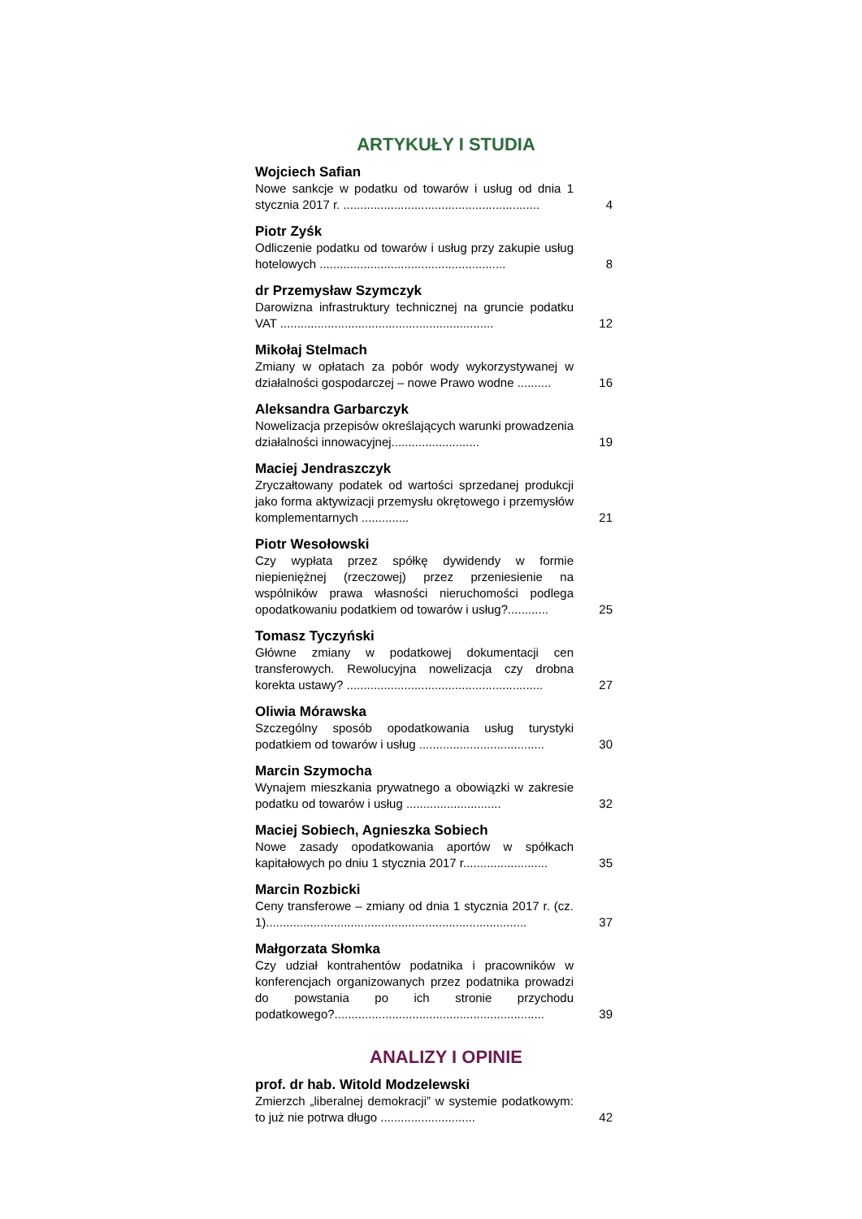ARTYKUŁY I STUDIA
Wojciech Safian
Nowe sankcje w podatku od towarów i usług od dnia 1 stycznia 2017 r. ..........................................................
4
Piotr Zyśk
Odliczenie podatku od towarów i usług przy zakupie usług hotelowych .......................................................
8
dr Przemysław Szymczyk
Darowizna infrastruktury technicznej na gruncie podatku VAT ...............................................................
12
Mikołaj Stelmach
Zmiany w opłatach za pobór wody wykorzystywanej w działalności gospodarczej – nowe Prawo wodne ..........
16
Aleksandra Garbarczyk
Nowelizacja przepisów określających warunki prowadzenia działalności innowacyjnej..........................
19
Maciej Jendraszczyk
Zryczałtowany podatek od wartości sprzedanej produkcji jako forma aktywizacji przemysłu okrętowego i przemysłów komplementarnych ..............
21
Piotr Wesołowski
Czy wypłata przez spółkę dywidendy w formie niepieniężnej (rzeczowej) przez przeniesienie na wspólników prawa własności nieruchomości podlega opodatkowaniu podatkiem od towarów i usług?............
25
Tomasz Tyczyński
Główne zmiany w podatkowej dokumentacji cen transferowych. Rewolucyjna nowelizacja czy drobna korekta ustawy? ..........................................................
27
Oliwia Mórawska
Szczególny sposób opodatkowania usług turystyki podatkiem od towarów i usług .....................................
30
Marcin Szymocha
Wynajem mieszkania prywatnego a obowiązki w zakresie podatku od towarów i usług ............................
32
Maciej Sobiech, Agnieszka Sobiech
Nowe zasady opodatkowania aportów w spółkach kapitałowych po dniu 1 stycznia 2017 r.........................
35
Marcin Rozbicki
Ceny transferowe – zmiany od dnia 1 stycznia 2017 r. (cz. 1).............................................................................
37
Małgorzata Słomka
Czy udział kontrahentów podatnika i pracowników w konferencjach organizowanych przez podatnika prowadzi do powstania po ich stronie przychodu podatkowego?..............................................................
39
ANALIZY I OPINIE
prof. dr hab. Witold Modzelewski
Zmierzch „liberalnej demokracji” w systemie podatkowym: to już nie potrwa długo ............................
42